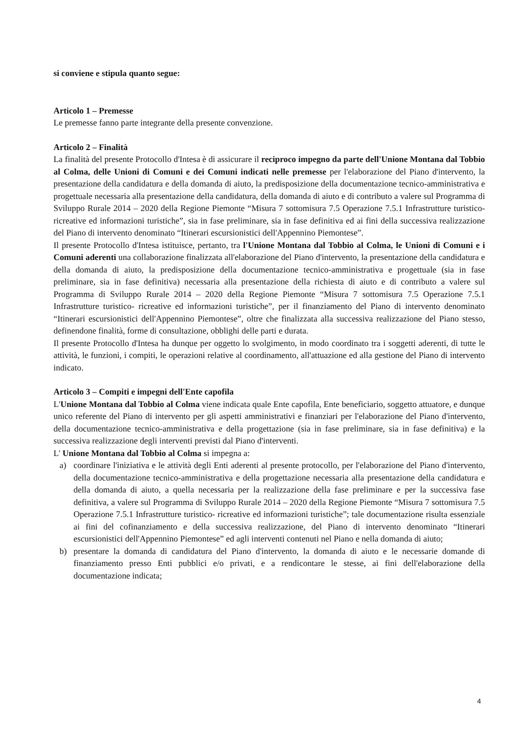si conviene e stipula quanto segue:
Articolo 1 – Premesse
Le premesse fanno parte integrante della presente convenzione.
Articolo 2 – Finalità
La finalità del presente Protocollo d'Intesa è di assicurare il reciproco impegno da parte dell'Unione Montana dal Tobbio al Colma, delle Unioni di Comuni e dei Comuni indicati nelle premesse per l'elaborazione del Piano d'intervento, la presentazione della candidatura e della domanda di aiuto, la predisposizione della documentazione tecnico-amministrativa e progettuale necessaria alla presentazione della candidatura, della domanda di aiuto e di contributo a valere sul Programma di Sviluppo Rurale 2014 – 2020 della Regione Piemonte “Misura 7 sottomisura 7.5 Operazione 7.5.1 Infrastrutture turistico- ricreative ed informazioni turistiche”, sia in fase preliminare, sia in fase definitiva ed ai fini della successiva realizzazione del Piano di intervento denominato “Itinerari escursionistici dell'Appennino Piemontese”.
Il presente Protocollo d'Intesa istituisce, pertanto, tra l'Unione Montana dal Tobbio al Colma, le Unioni di Comuni e i Comuni aderenti una collaborazione finalizzata all'elaborazione del Piano d'intervento, la presentazione della candidatura e della domanda di aiuto, la predisposizione della documentazione tecnico-amministrativa e progettuale (sia in fase preliminare, sia in fase definitiva) necessaria alla presentazione della richiesta di aiuto e di contributo a valere sul Programma di Sviluppo Rurale 2014 – 2020 della Regione Piemonte “Misura 7 sottomisura 7.5 Operazione 7.5.1 Infrastrutture turistico- ricreative ed informazioni turistiche”, per il finanziamento del Piano di intervento denominato “Itinerari escursionistici dell'Appennino Piemontese”, oltre che finalizzata alla successiva realizzazione del Piano stesso, definendone finalità, forme di consultazione, obblighi delle parti e durata.
Il presente Protocollo d'Intesa ha dunque per oggetto lo svolgimento, in modo coordinato tra i soggetti aderenti, di tutte le attività, le funzioni, i compiti, le operazioni relative al coordinamento, all'attuazione ed alla gestione del Piano di intervento indicato.
Articolo 3 – Compiti e impegni dell'Ente capofila
L'Unione Montana dal Tobbio al Colma viene indicata quale Ente capofila, Ente beneficiario, soggetto attuatore, e dunque unico referente del Piano di intervento per gli aspetti amministrativi e finanziari per l'elaborazione del Piano d'intervento, della documentazione tecnico-amministrativa e della progettazione (sia in fase preliminare, sia in fase definitiva) e la successiva realizzazione degli interventi previsti dal Piano d'interventi.
L' Unione Montana dal Tobbio al Colma si impegna a:
a) coordinare l'iniziativa e le attività degli Enti aderenti al presente protocollo, per l'elaborazione del Piano d'intervento, della documentazione tecnico-amministrativa e della progettazione necessaria alla presentazione della candidatura e della domanda di aiuto, a quella necessaria per la realizzazione della fase preliminare e per la successiva fase definitiva, a valere sul Programma di Sviluppo Rurale 2014 – 2020 della Regione Piemonte “Misura 7 sottomisura 7.5 Operazione 7.5.1 Infrastrutture turistico- ricreative ed informazioni turistiche”; tale documentazione risulta essenziale ai fini del cofinanziamento e della successiva realizzazione, del Piano di intervento denominato “Itinerari escursionistici dell'Appennino Piemontese” ed agli interventi contenuti nel Piano e nella domanda di aiuto;
b) presentare la domanda di candidatura del Piano d'intervento, la domanda di aiuto e le necessarie domande di finanziamento presso Enti pubblici e/o privati, e a rendicontare le stesse, ai fini dell'elaborazione della documentazione indicata;
4